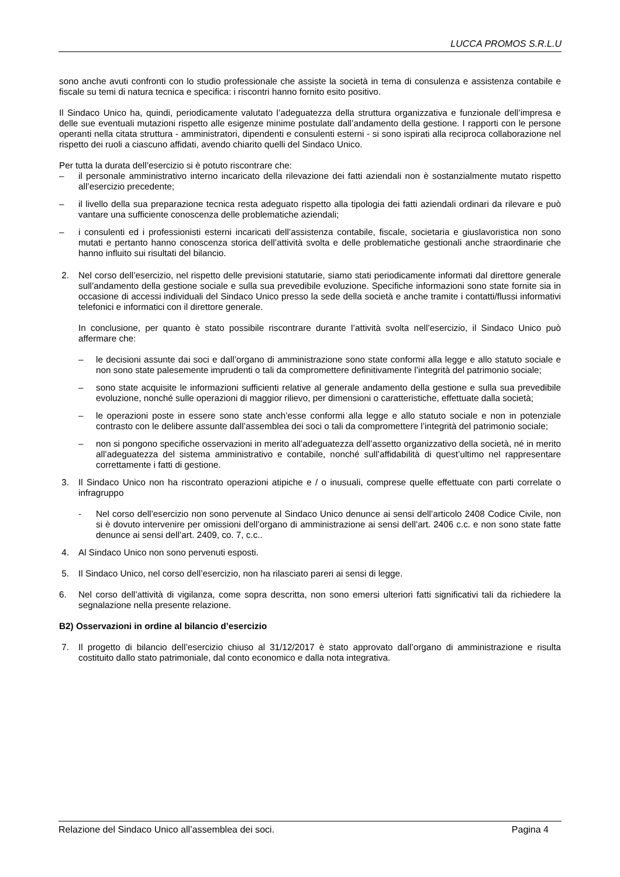LUCCA PROMOS S.R.L.U
sono anche avuti confronti con lo studio professionale che assiste la società in tema di consulenza e assistenza contabile e fiscale su temi di natura tecnica e specifica: i riscontri hanno fornito esito positivo.
Il Sindaco Unico ha, quindi, periodicamente valutato l’adeguatezza della struttura organizzativa e funzionale dell’impresa e delle sue eventuali mutazioni rispetto alle esigenze minime postulate dall’andamento della gestione. I rapporti con le persone operanti nella citata struttura - amministratori, dipendenti e consulenti esterni - si sono ispirati alla reciproca collaborazione nel rispetto dei ruoli a ciascuno affidati, avendo chiarito quelli del Sindaco Unico.
Per tutta la durata dell’esercizio si è potuto riscontrare che:
– il personale amministrativo interno incaricato della rilevazione dei fatti aziendali non è sostanzialmente mutato rispetto all’esercizio precedente;
– il livello della sua preparazione tecnica resta adeguato rispetto alla tipologia dei fatti aziendali ordinari da rilevare e può vantare una sufficiente conoscenza delle problematiche aziendali;
– i consulenti ed i professionisti esterni incaricati dell’assistenza contabile, fiscale, societaria e giuslavoristica non sono mutati e pertanto hanno conoscenza storica dell’attività svolta e delle problematiche gestionali anche straordinarie che hanno influito sui risultati del bilancio.
2. Nel corso dell’esercizio, nel rispetto delle previsioni statutarie, siamo stati periodicamente informati dal direttore generale sull’andamento della gestione sociale e sulla sua prevedibile evoluzione. Specifiche informazioni sono state fornite sia in occasione di accessi individuali del Sindaco Unico presso la sede della società e anche tramite i contatti/flussi informativi telefonici e informatici con il direttore generale.
In conclusione, per quanto è stato possibile riscontrare durante l’attività svolta nell’esercizio, il Sindaco Unico può affermare che:
– le decisioni assunte dai soci e dall’organo di amministrazione sono state conformi alla legge e allo statuto sociale e non sono state palesemente imprudenti o tali da compromettere definitivamente l’integrità del patrimonio sociale;
– sono state acquisite le informazioni sufficienti relative al generale andamento della gestione e sulla sua prevedibile evoluzione, nonché sulle operazioni di maggior rilievo, per dimensioni o caratteristiche, effettuate dalla società;
– le operazioni poste in essere sono state anch’esse conformi alla legge e allo statuto sociale e non in potenziale contrasto con le delibere assunte dall’assemblea dei soci o tali da compromettere l’integrità del patrimonio sociale;
– non si pongono specifiche osservazioni in merito all’adeguatezza dell’assetto organizzativo della società, né in merito all’adeguatezza del sistema amministrativo e contabile, nonché sull’affidabilità di quest’ultimo nel rappresentare correttamente i fatti di gestione.
3. Il Sindaco Unico non ha riscontrato operazioni atipiche e / o inusuali, comprese quelle effettuate con parti correlate o infragruppo
- Nel corso dell’esercizio non sono pervenute al Sindaco Unico denunce ai sensi dell’articolo 2408 Codice Civile, non si è dovuto intervenire per omissioni dell’organo di amministrazione ai sensi dell’art. 2406 c.c. e non sono state fatte denunce ai sensi dell’art. 2409, co. 7, c.c..
4. Al Sindaco Unico non sono pervenuti esposti.
5. Il Sindaco Unico, nel corso dell’esercizio, non ha rilasciato pareri ai sensi di legge.
6. Nel corso dell’attività di vigilanza, come sopra descritta, non sono emersi ulteriori fatti significativi tali da richiedere la segnalazione nella presente relazione.
B2) Osservazioni in ordine al bilancio d’esercizio
7. Il progetto di bilancio dell’esercizio chiuso al 31/12/2017 è stato approvato dall’organo di amministrazione e risulta costituito dallo stato patrimoniale, dal conto economico e dalla nota integrativa.
Relazione del Sindaco Unico all’assemblea dei soci. Pagina 4